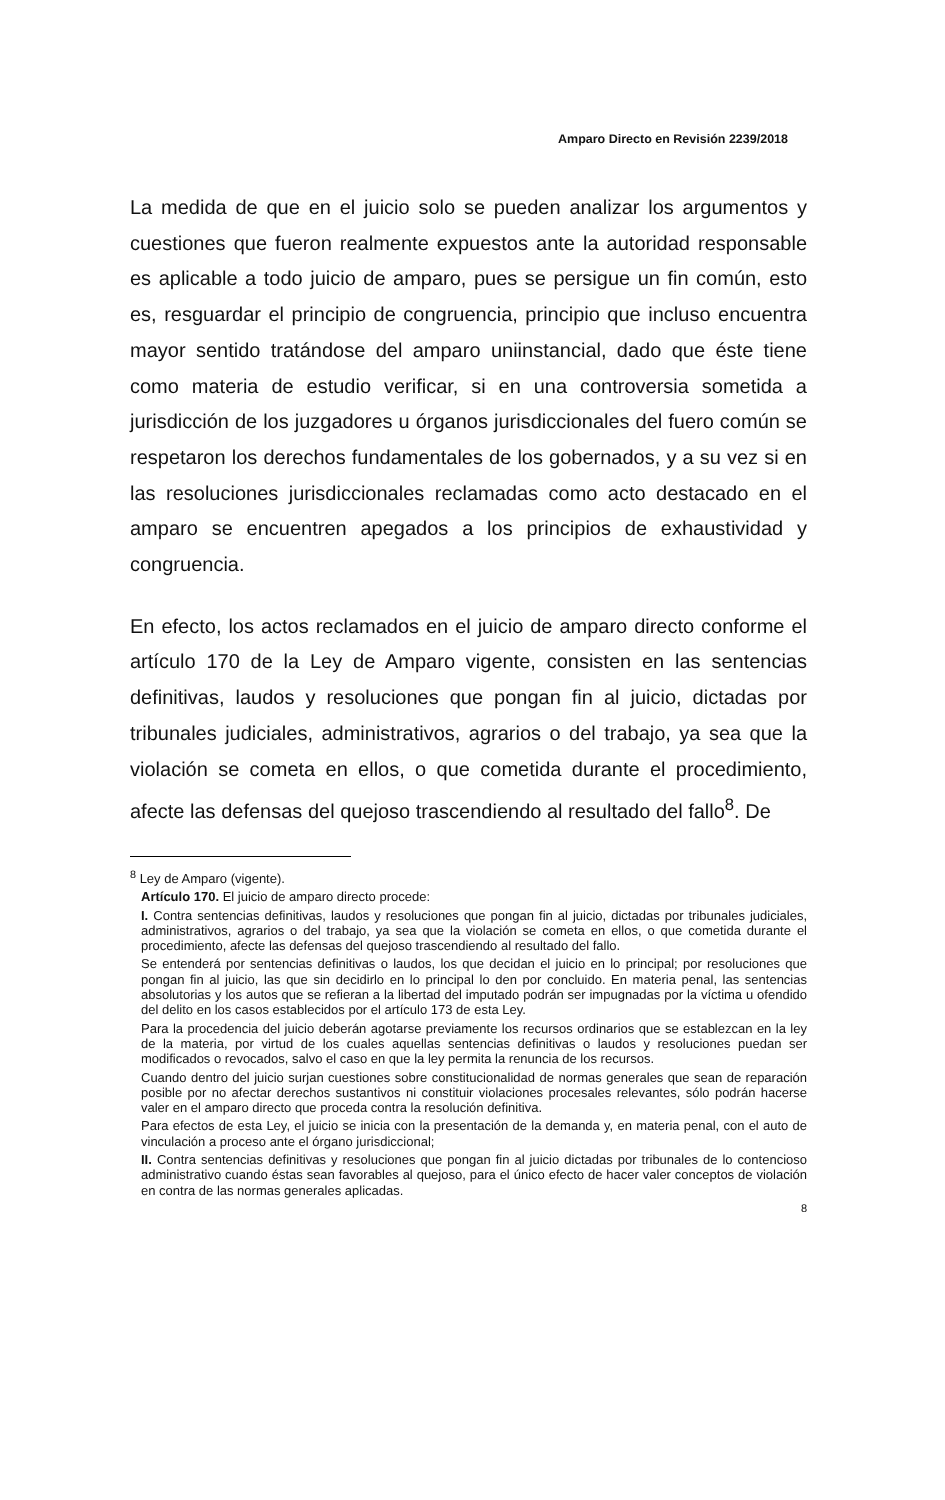Amparo Directo en Revisión 2239/2018
La medida de que en el juicio solo se pueden analizar los argumentos y cuestiones que fueron realmente expuestos ante la autoridad responsable es aplicable a todo juicio de amparo, pues se persigue un fin común, esto es, resguardar el principio de congruencia, principio que incluso encuentra mayor sentido tratándose del amparo uniinstancial, dado que éste tiene como materia de estudio verificar, si en una controversia sometida a jurisdicción de los juzgadores u órganos jurisdiccionales del fuero común se respetaron los derechos fundamentales de los gobernados, y a su vez si en las resoluciones jurisdiccionales reclamadas como acto destacado en el amparo se encuentren apegados a los principios de exhaustividad y congruencia.
En efecto, los actos reclamados en el juicio de amparo directo conforme el artículo 170 de la Ley de Amparo vigente, consisten en las sentencias definitivas, laudos y resoluciones que pongan fin al juicio, dictadas por tribunales judiciales, administrativos, agrarios o del trabajo, ya sea que la violación se cometa en ellos, o que cometida durante el procedimiento, afecte las defensas del quejoso trascendiendo al resultado del fallo<sup>8</sup>. De
<sup>8</sup> Ley de Amparo (vigente).
Artículo 170. El juicio de amparo directo procede:
I. Contra sentencias definitivas, laudos y resoluciones que pongan fin al juicio, dictadas por tribunales judiciales, administrativos, agrarios o del trabajo, ya sea que la violación se cometa en ellos, o que cometida durante el procedimiento, afecte las defensas del quejoso trascendiendo al resultado del fallo.
Se entenderá por sentencias definitivas o laudos, los que decidan el juicio en lo principal; por resoluciones que pongan fin al juicio, las que sin decidirlo en lo principal lo den por concluido. En materia penal, las sentencias absolutorias y los autos que se refieran a la libertad del imputado podrán ser impugnadas por la víctima u ofendido del delito en los casos establecidos por el artículo 173 de esta Ley.
Para la procedencia del juicio deberán agotarse previamente los recursos ordinarios que se establezcan en la ley de la materia, por virtud de los cuales aquellas sentencias definitivas o laudos y resoluciones puedan ser modificados o revocados, salvo el caso en que la ley permita la renuncia de los recursos.
Cuando dentro del juicio surjan cuestiones sobre constitucionalidad de normas generales que sean de reparación posible por no afectar derechos sustantivos ni constituir violaciones procesales relevantes, sólo podrán hacerse valer en el amparo directo que proceda contra la resolución definitiva.
Para efectos de esta Ley, el juicio se inicia con la presentación de la demanda y, en materia penal, con el auto de vinculación a proceso ante el órgano jurisdiccional;
II. Contra sentencias definitivas y resoluciones que pongan fin al juicio dictadas por tribunales de lo contencioso administrativo cuando éstas sean favorables al quejoso, para el único efecto de hacer valer conceptos de violación en contra de las normas generales aplicadas.
8